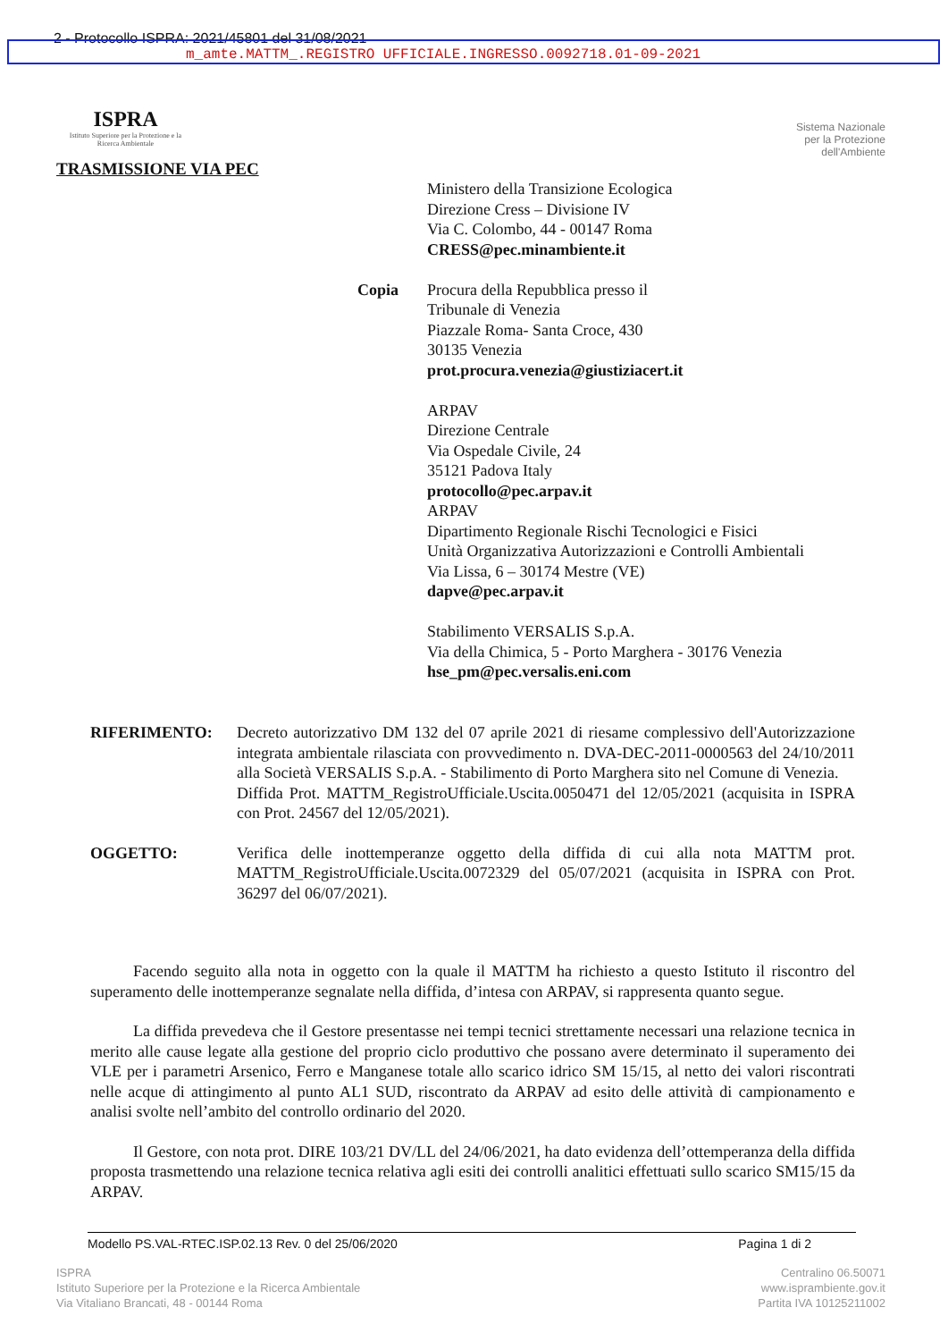2 - Protocollo ISPRA: 2021/45801 del 31/08/2021
m_amte.MATTM_.REGISTRO UFFICIALE.INGRESSO.0092718.01-09-2021
ISPRA
Istituto Superiore per la Protezione e la Ricerca Ambientale
Sistema Nazionale
per la Protezione
dell'Ambiente
TRASMISSIONE VIA PEC
Ministero della Transizione Ecologica
Direzione Cress – Divisione IV
Via C. Colombo, 44 - 00147 Roma
CRESS@pec.minambiente.it
Copia Procura della Repubblica presso il
Tribunale di Venezia
Piazzale Roma- Santa Croce, 430
30135 Venezia
prot.procura.venezia@giustiziacert.it
ARPAV
Direzione Centrale
Via Ospedale Civile, 24
35121 Padova Italy
protocollo@pec.arpav.it
ARPAV
Dipartimento Regionale Rischi Tecnologici e Fisici
Unità Organizzativa Autorizzazioni e Controlli Ambientali
Via Lissa, 6 – 30174 Mestre (VE)
dapve@pec.arpav.it
Stabilimento VERSALIS S.p.A.
Via della Chimica, 5 - Porto Marghera - 30176 Venezia
hse_pm@pec.versalis.eni.com
RIFERIMENTO: Decreto autorizzativo DM 132 del 07 aprile 2021 di riesame complessivo dell'Autorizzazione integrata ambientale rilasciata con provvedimento n. DVA-DEC-2011-0000563 del 24/10/2011 alla Società VERSALIS S.p.A. - Stabilimento di Porto Marghera sito nel Comune di Venezia.
Diffida Prot. MATTM_RegistroUfficiale.Uscita.0050471 del 12/05/2021 (acquisita in ISPRA con Prot. 24567 del 12/05/2021).
OGGETTO: Verifica delle inottemperanze oggetto della diffida di cui alla nota MATTM prot. MATTM_RegistroUfficiale.Uscita.0072329 del 05/07/2021 (acquisita in ISPRA con Prot. 36297 del 06/07/2021).
Facendo seguito alla nota in oggetto con la quale il MATTM ha richiesto a questo Istituto il riscontro del superamento delle inottemperanze segnalate nella diffida, d’intesa con ARPAV, si rappresenta quanto segue.
La diffida prevedeva che il Gestore presentasse nei tempi tecnici strettamente necessari una relazione tecnica in merito alle cause legate alla gestione del proprio ciclo produttivo che possano avere determinato il superamento dei VLE per i parametri Arsenico, Ferro e Manganese totale allo scarico idrico SM 15/15, al netto dei valori riscontrati nelle acque di attingimento al punto AL1 SUD, riscontrato da ARPAV ad esito delle attività di campionamento e analisi svolte nell’ambito del controllo ordinario del 2020.
Il Gestore, con nota prot. DIRE 103/21 DV/LL del 24/06/2021, ha dato evidenza dell’ottemperanza della diffida proposta trasmettendo una relazione tecnica relativa agli esiti dei controlli analitici effettuati sullo scarico SM15/15 da ARPAV.
Modello PS.VAL-RTEC.ISP.02.13 Rev. 0 del 25/06/2020 Pagina 1 di 2
ISPRA
Istituto Superiore per la Protezione e la Ricerca Ambientale
Via Vitaliano Brancati, 48 - 00144 Roma
Centralino 06.50071
www.isprambiente.gov.it
Partita IVA 10125211002